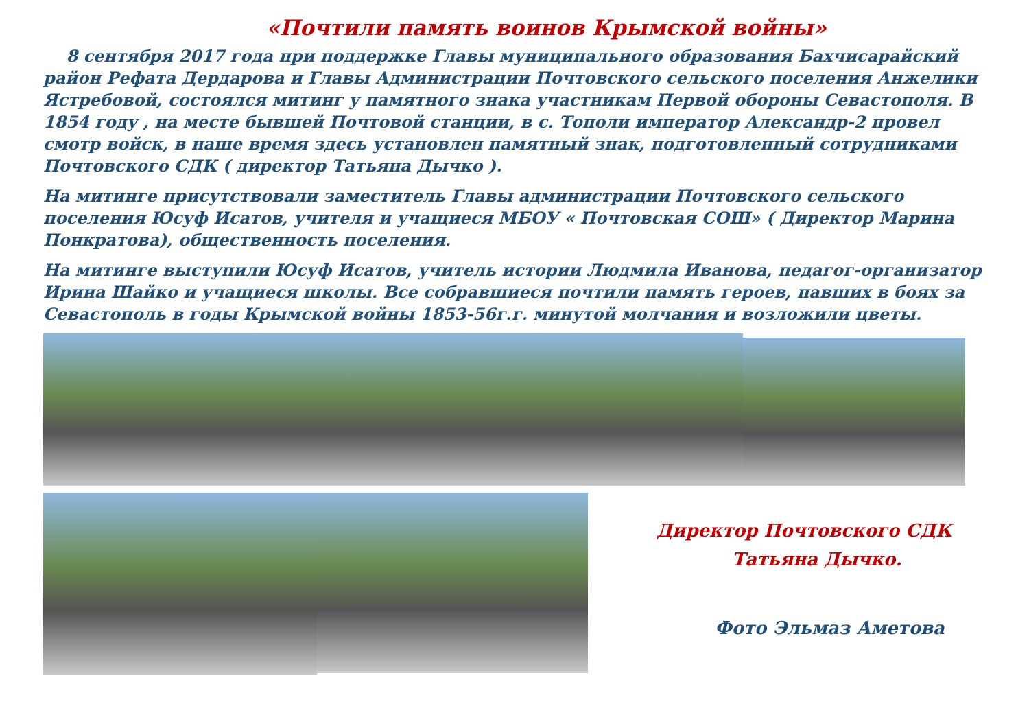«Почтили память воинов Крымской войны»
8 сентября 2017 года при поддержке Главы муниципального образования Бахчисарайский район Рефата Дердарова и Главы Администрации Почтовского сельского поселения Анжелики Ястребовой, состоялся митинг у памятного знака участникам Первой обороны Севастополя. В 1854 году , на месте бывшей Почтовой станции, в с. Тополи император Александр-2 провел смотр войск, в наше время здесь установлен памятный знак, подготовленный сотрудниками Почтовского СДК ( директор Татьяна Дычко ).
На митинге присутствовали заместитель Главы администрации Почтовского сельского поселения Юсуф Исатов, учителя и учащиеся МБОУ « Почтовская СОШ» ( Директор Марина Понкратова), общественность поселения.
На митинге выступили Юсуф Исатов, учитель истории Людмила Иванова, педагог-организатор Ирина Шайко и учащиеся школы. Все собравшиеся почтили память героев, павших в боях за Севастополь в годы Крымской войны 1853-56г.г. минутой молчания и возложили цветы.
Директор Почтовского СДК
Татьяна Дычко.
Фото Эльмаз Аметова